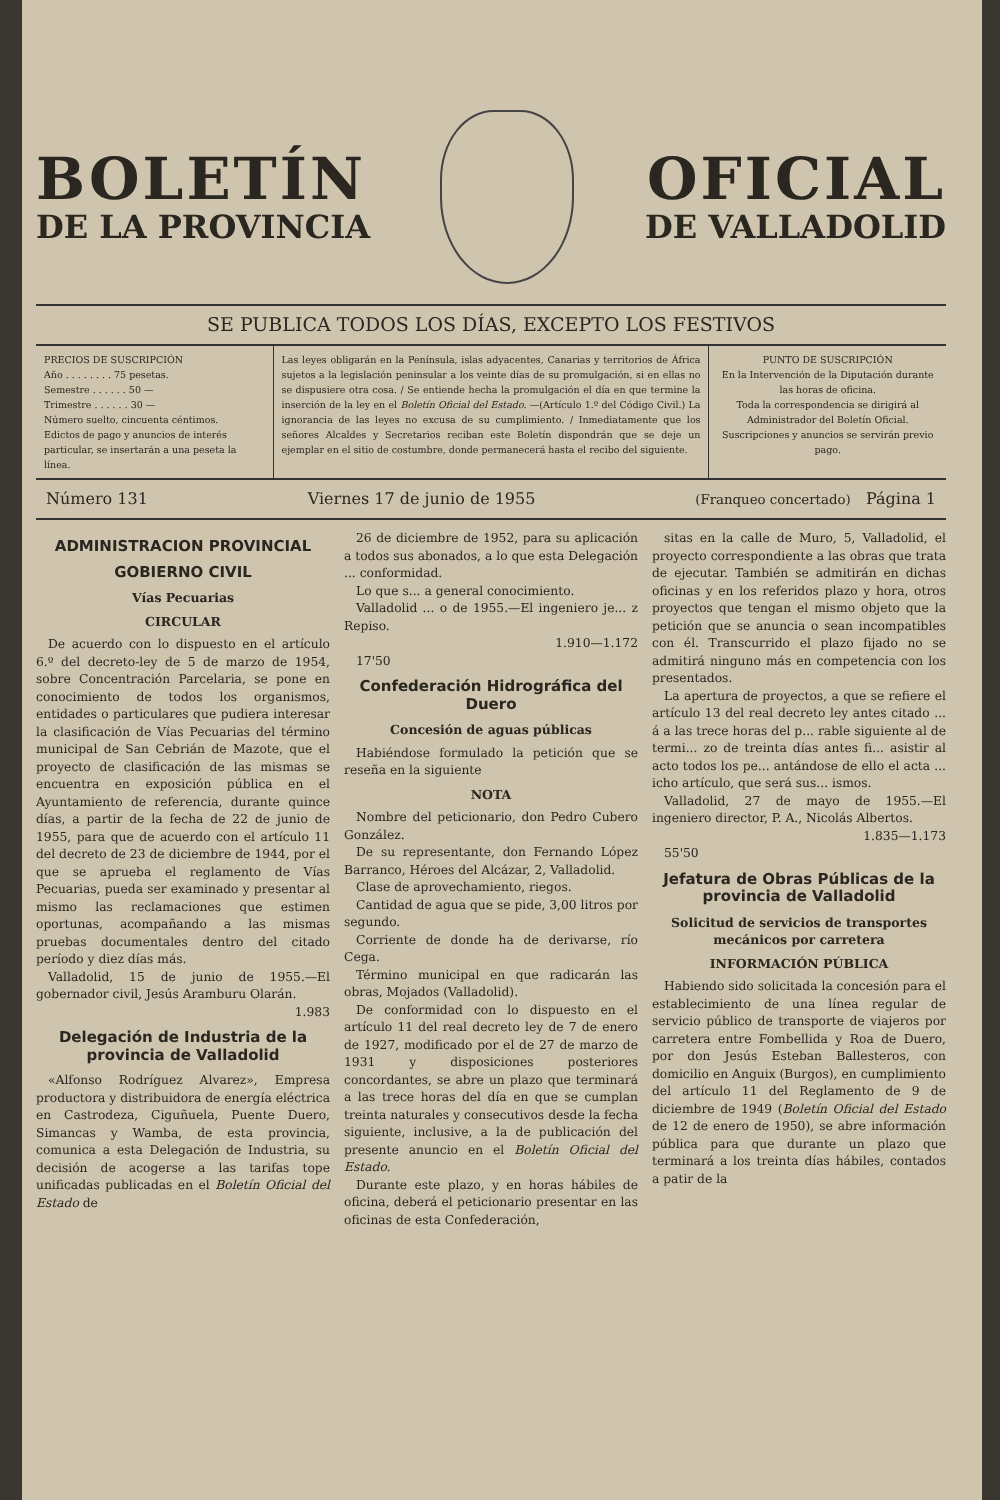BOLETÍN
DE LA PROVINCIA
OFICIAL
DE VALLADOLID
SE PUBLICA TODOS LOS DÍAS, EXCEPTO LOS FESTIVOS
PRECIOS DE SUSCRIPCIÓN
Año . . . . . . . . 75 pesetas.
Semestre . . . . . . 50 —
Trimestre . . . . . . 30 —
Número suelto, cincuenta céntimos.
Edictos de pago y anuncios de interés particular, se insertarán a una peseta la línea.
Las leyes obligarán en la Península, islas adyacentes, Canarias y territorios de África sujetos a la legislación peninsular a los veinte días de su promulgación, si en ellas no se dispusiere otra cosa. / Se entiende hecha la promulgación el día en que termine la inserción de la ley en el Boletín Oficial del Estado. —(Artículo 1.º del Código Civil.) La ignorancia de las leyes no excusa de su cumplimiento. / Inmediatamente que los señores Alcaldes y Secretarios reciban este Boletín dispondrán que se deje un ejemplar en el sitio de costumbre, donde permanecerá hasta el recibo del siguiente.
PUNTO DE SUSCRIPCIÓN
En la Intervención de la Diputación durante las horas de oficina.
Toda la correspondencia se dirigirá al Administrador del Boletín Oficial.
Suscripciones y anuncios se servirán previo pago.
Número 131 Viernes 17 de junio de 1955 (Franqueo concertado) Página 1
ADMINISTRACION PROVINCIAL
GOBIERNO CIVIL
Vías Pecuarias
CIRCULAR
De acuerdo con lo dispuesto en el artículo 6.º del decreto-ley de 5 de marzo de 1954, sobre Concentración Parcelaria, se pone en conocimiento de todos los organismos, entidades o particulares que pudiera interesar la clasificación de Vías Pecuarias del término municipal de San Cebrián de Mazote, que el proyecto de clasificación de las mismas se encuentra en exposición pública en el Ayuntamiento de referencia, durante quince días, a partir de la fecha de 22 de junio de 1955, para que de acuerdo con el artículo 11 del decreto de 23 de diciembre de 1944, por el que se aprueba el reglamento de Vías Pecuarias, pueda ser examinado y presentar al mismo las reclamaciones que estimen oportunas, acompañando a las mismas pruebas documentales dentro del citado período y diez días más.
Valladolid, 15 de junio de 1955.—El gobernador civil, Jesús Aramburu Olarán.
1.983
Delegación de Industria de la provincia de Valladolid
«Alfonso Rodríguez Alvarez», Empresa productora y distribuidora de energía eléctrica en Castrodeza, Ciguñuela, Puente Duero, Simancas y Wamba, de esta provincia, comunica a esta Delegación de Industria, su decisión de acogerse a las tarifas tope unificadas publicadas en el Boletín Oficial del Estado de
26 de diciembre de 1952, para su aplicación a todos sus abonados, a lo que esta Delegación ... conformidad.
Lo que s... a general conocimiento.
Valladolid ... o de 1955.—El ingeniero je... z Repiso.
1.910—1.172
17'50
Confederación Hidrográfica del Duero
Concesión de aguas públicas
Habiéndose formulado la petición que se reseña en la siguiente
NOTA
Nombre del peticionario, don Pedro Cubero González.
De su representante, don Fernando López Barranco, Héroes del Alcázar, 2, Valladolid.
Clase de aprovechamiento, riegos.
Cantidad de agua que se pide, 3,00 litros por segundo.
Corriente de donde ha de derivarse, río Cega.
Término municipal en que radicarán las obras, Mojados (Valladolid).
De conformidad con lo dispuesto en el artículo 11 del real decreto ley de 7 de enero de 1927, modificado por el de 27 de marzo de 1931 y disposiciones posteriores concordantes, se abre un plazo que terminará a las trece horas del día en que se cumplan treinta naturales y consecutivos desde la fecha siguiente, inclusive, a la de publicación del presente anuncio en el Boletín Oficial del Estado.
Durante este plazo, y en horas hábiles de oficina, deberá el peticionario presentar en las oficinas de esta Confederación,
sitas en la calle de Muro, 5, Valladolid, el proyecto correspondiente a las obras que trata de ejecutar. También se admitirán en dichas oficinas y en los referidos plazo y hora, otros proyectos que tengan el mismo objeto que la petición que se anuncia o sean incompatibles con él. Transcurrido el plazo fijado no se admitirá ninguno más en competencia con los presentados.
La apertura de proyectos, a que se refiere el artículo 13 del real decreto ley antes citado ... á a las trece horas del p... rable siguiente al de termi... zo de treinta días antes fi... asistir al acto todos los pe... antándose de ello el acta ... icho artículo, que será sus... ismos.
Valladolid, 27 de mayo de 1955.—El ingeniero director, P. A., Nicolás Albertos.
1.835—1.173
55'50
Jefatura de Obras Públicas de la provincia de Valladolid
Solicitud de servicios de transportes mecánicos por carretera
INFORMACIÓN PÚBLICA
Habiendo sido solicitada la concesión para el establecimiento de una línea regular de servicio público de transporte de viajeros por carretera entre Fombellida y Roa de Duero, por don Jesús Esteban Ballesteros, con domicilio en Anguix (Burgos), en cumplimiento del artículo 11 del Reglamento de 9 de diciembre de 1949 (Boletín Oficial del Estado de 12 de enero de 1950), se abre información pública para que durante un plazo que terminará a los treinta días hábiles, contados a patir de la